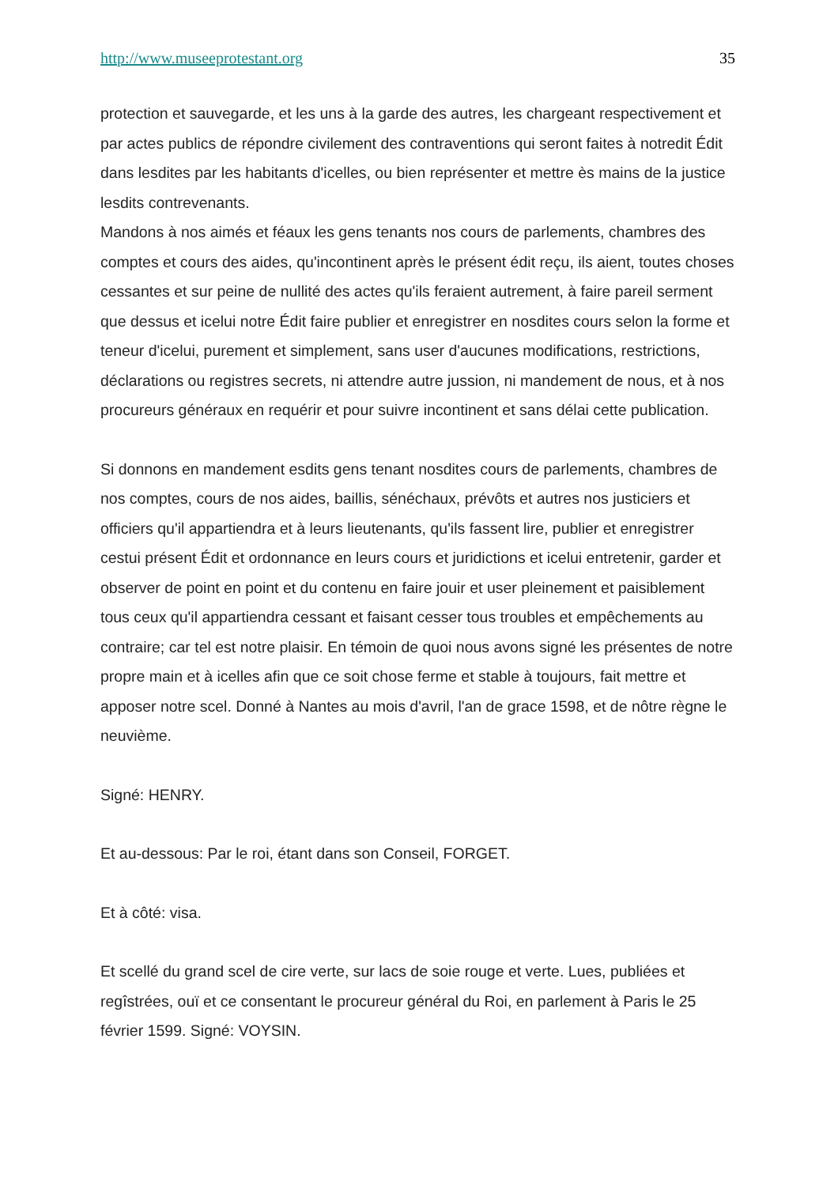http://www.museeprotestant.org 35
protection et sauvegarde, et les uns à la garde des autres, les chargeant respectivement et par actes publics de répondre civilement des contraventions qui seront faites à notredit Édit dans lesdites par les habitants d'icelles, ou bien représenter et mettre ès mains de la justice lesdits contrevenants.
Mandons à nos aimés et féaux les gens tenants nos cours de parlements, chambres des comptes et cours des aides, qu'incontinent après le présent édit reçu, ils aient, toutes choses cessantes et sur peine de nullité des actes qu'ils feraient autrement, à faire pareil serment que dessus et icelui notre Édit faire publier et enregistrer en nosdites cours selon la forme et teneur d'icelui, purement et simplement, sans user d'aucunes modifications, restrictions, déclarations ou registres secrets, ni attendre autre jussion, ni mandement de nous, et à nos procureurs généraux en requérir et pour suivre incontinent et sans délai cette publication.
Si donnons en mandement esdits gens tenant nosdites cours de parlements, chambres de nos comptes, cours de nos aides, baillis, sénéchaux, prévôts et autres nos justiciers et officiers qu'il appartiendra et à leurs lieutenants, qu'ils fassent lire, publier et enregistrer cestui présent Édit et ordonnance en leurs cours et juridictions et icelui entretenir, garder et observer de point en point et du contenu en faire jouir et user pleinement et paisiblement tous ceux qu'il appartiendra cessant et faisant cesser tous troubles et empêchements au contraire; car tel est notre plaisir. En témoin de quoi nous avons signé les présentes de notre propre main et à icelles afin que ce soit chose ferme et stable à toujours, fait mettre et apposer notre scel. Donné à Nantes au mois d'avril, l'an de grace 1598, et de nôtre règne le neuvième.
Signé: HENRY.
Et au-dessous: Par le roi, étant dans son Conseil, FORGET.
Et à côté: visa.
Et scellé du grand scel de cire verte, sur lacs de soie rouge et verte. Lues, publiées et regîstrées, ouï et ce consentant le procureur général du Roi, en parlement à Paris le 25 février 1599. Signé: VOYSIN.